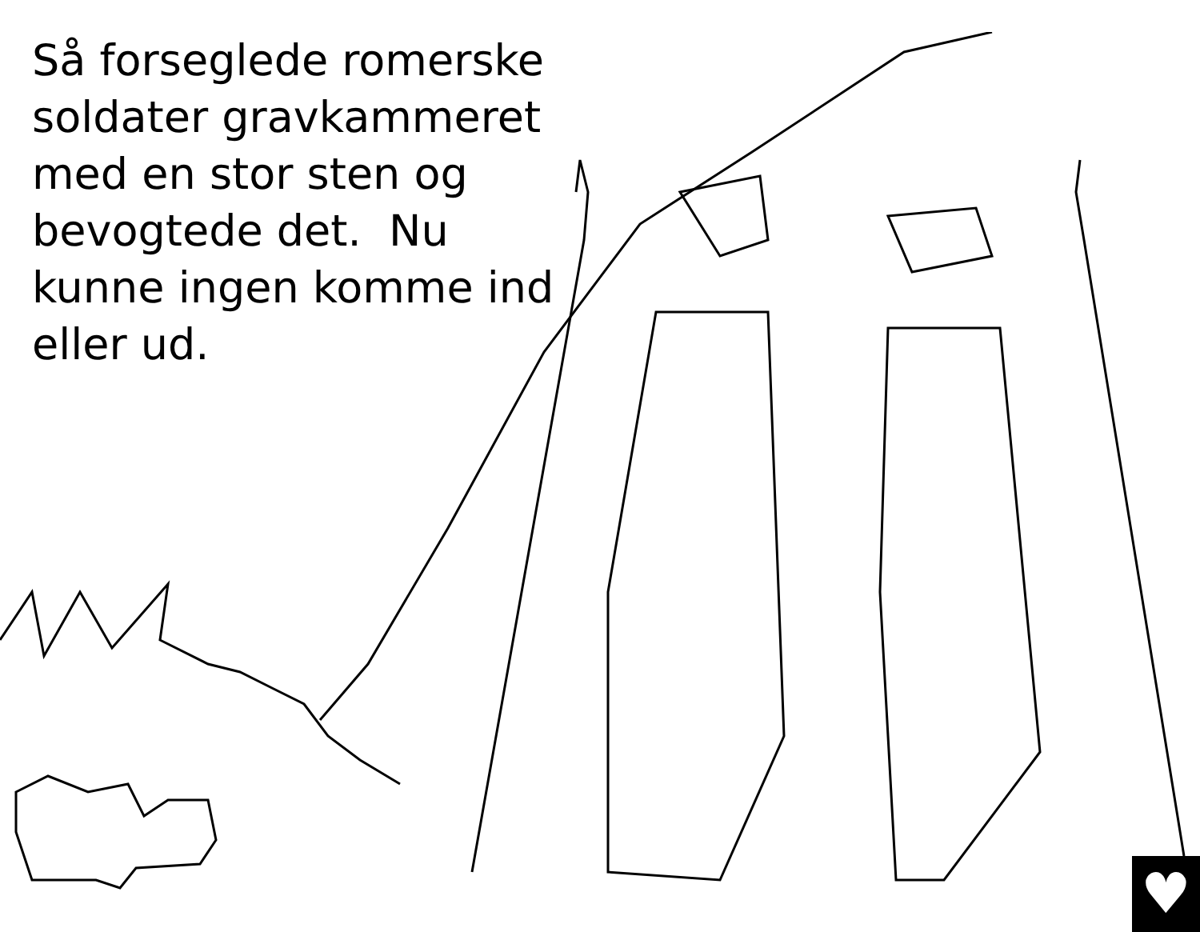Så forseglede romerske soldater gravkammeret med en stor sten og bevogtede det. Nu kunne ingen komme ind eller ud.
♥